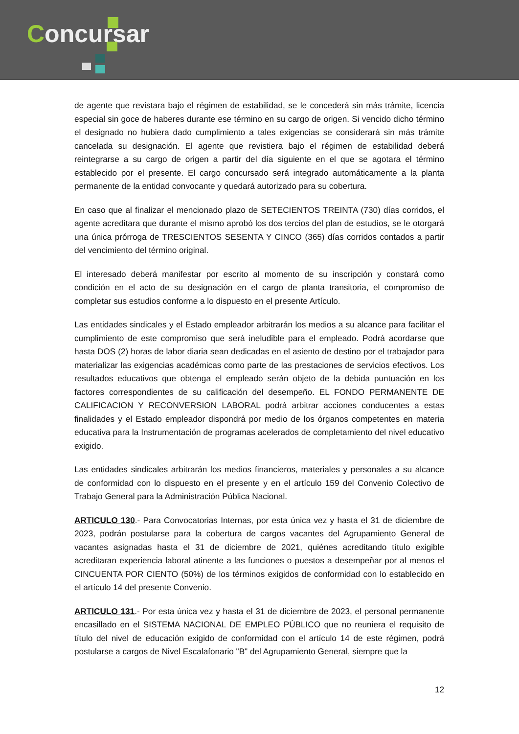Concursar
de agente que revistara bajo el régimen de estabilidad, se le concederá sin más trámite, licencia especial sin goce de haberes durante ese término en su cargo de origen. Si vencido dicho término el designado no hubiera dado cumplimiento a tales exigencias se considerará sin más trámite cancelada su designación. El agente que revistiera bajo el régimen de estabilidad deberá reintegrarse a su cargo de origen a partir del día siguiente en el que se agotara el término establecido por el presente. El cargo concursado será integrado automáticamente a la planta permanente de la entidad convocante y quedará autorizado para su cobertura.
En caso que al finalizar el mencionado plazo de SETECIENTOS TREINTA (730) días corridos, el agente acreditara que durante el mismo aprobó los dos tercios del plan de estudios, se le otorgará una única prórroga de TRESCIENTOS SESENTA Y CINCO (365) días corridos contados a partir del vencimiento del término original.
El interesado deberá manifestar por escrito al momento de su inscripción y constará como condición en el acto de su designación en el cargo de planta transitoria, el compromiso de completar sus estudios conforme a lo dispuesto en el presente Artículo.
Las entidades sindicales y el Estado empleador arbitrarán los medios a su alcance para facilitar el cumplimiento de este compromiso que será ineludible para el empleado. Podrá acordarse que hasta DOS (2) horas de labor diaria sean dedicadas en el asiento de destino por el trabajador para materializar las exigencias académicas como parte de las prestaciones de servicios efectivos. Los resultados educativos que obtenga el empleado serán objeto de la debida puntuación en los factores correspondientes de su calificación del desempeño. EL FONDO PERMANENTE DE CALIFICACION Y RECONVERSION LABORAL podrá arbitrar acciones conducentes a estas finalidades y el Estado empleador dispondrá por medio de los órganos competentes en materia educativa para la Instrumentación de programas acelerados de completamiento del nivel educativo exigido.
Las entidades sindicales arbitrarán los medios financieros, materiales y personales a su alcance de conformidad con lo dispuesto en el presente y en el artículo 159 del Convenio Colectivo de Trabajo General para la Administración Pública Nacional.
ARTICULO 130.- Para Convocatorias Internas, por esta única vez y hasta el 31 de diciembre de 2023, podrán postularse para la cobertura de cargos vacantes del Agrupamiento General de vacantes asignadas hasta el 31 de diciembre de 2021, quiénes acreditando título exigible acreditaran experiencia laboral atinente a las funciones o puestos a desempeñar por al menos el CINCUENTA POR CIENTO (50%) de los términos exigidos de conformidad con lo establecido en el artículo 14 del presente Convenio.
ARTICULO 131.- Por esta única vez y hasta el 31 de diciembre de 2023, el personal permanente encasillado en el SISTEMA NACIONAL DE EMPLEO PÚBLICO que no reuniera el requisito de título del nivel de educación exigido de conformidad con el artículo 14 de este régimen, podrá postularse a cargos de Nivel Escalafonario "B" del Agrupamiento General, siempre que la
12